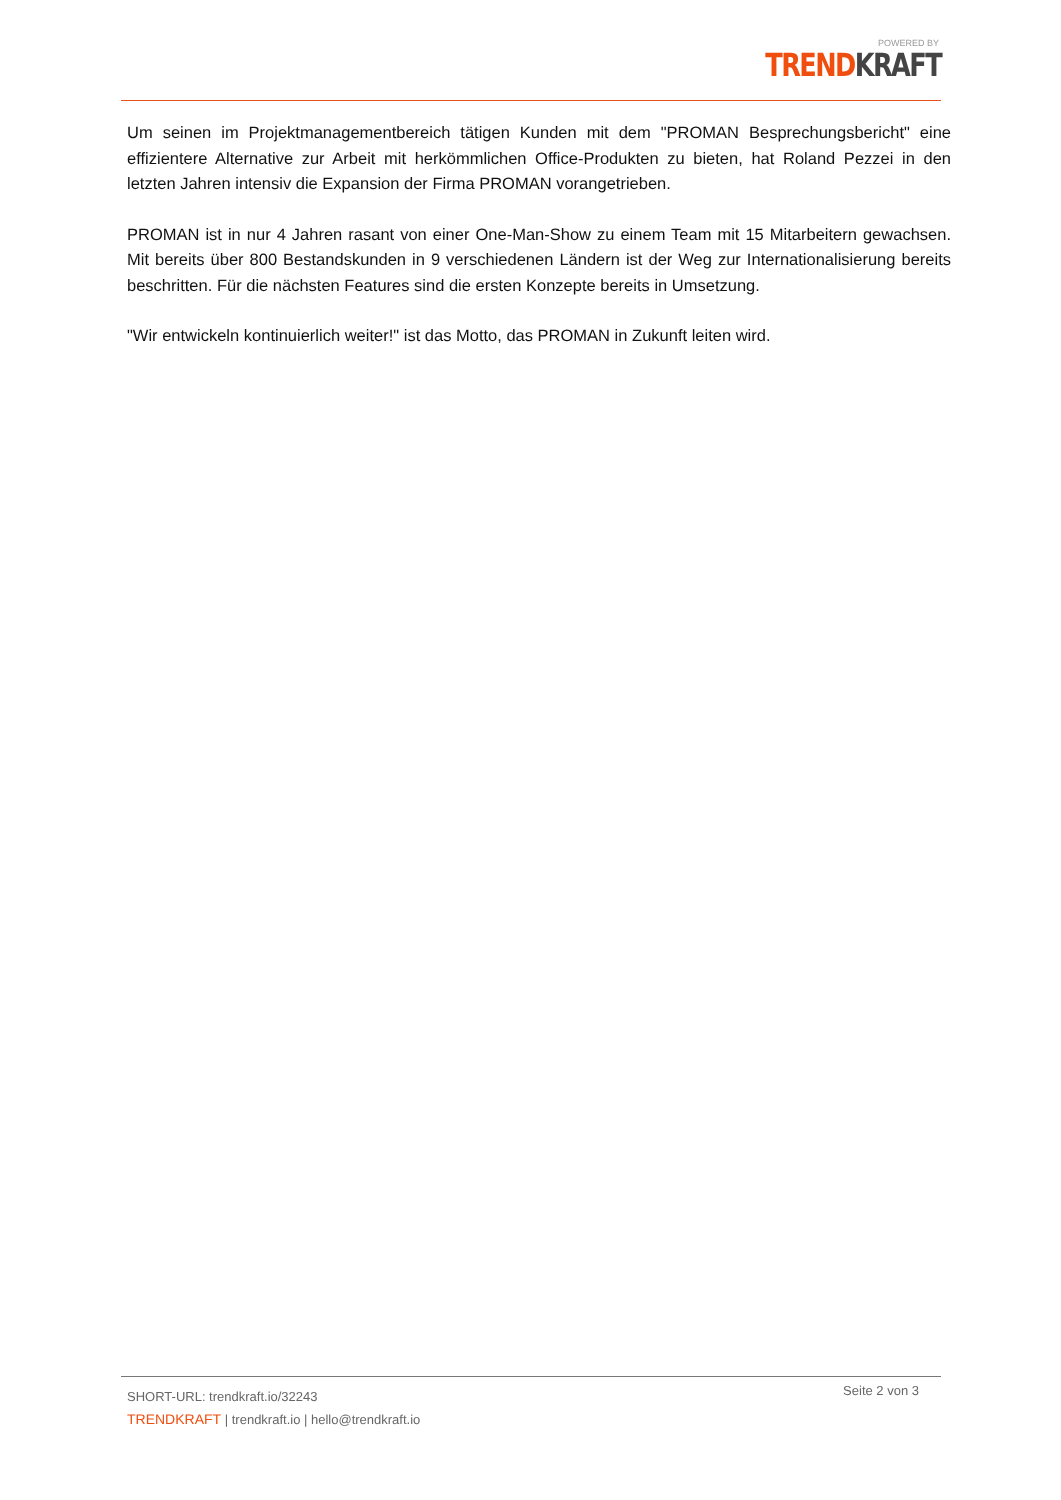POWERED BY
TREND KRAFT
Um seinen im Projektmanagementbereich tätigen Kunden mit dem "PROMAN Besprechungsbericht" eine effizientere Alternative zur Arbeit mit herkömmlichen Office-Produkten zu bieten, hat Roland Pezzei in den letzten Jahren intensiv die Expansion der Firma PROMAN vorangetrieben.
PROMAN ist in nur 4 Jahren rasant von einer One-Man-Show zu einem Team mit 15 Mitarbeitern gewachsen. Mit bereits über 800 Bestandskunden in 9 verschiedenen Ländern ist der Weg zur Internationalisierung bereits beschritten. Für die nächsten Features sind die ersten Konzepte bereits in Umsetzung.
"Wir entwickeln kontinuierlich weiter!" ist das Motto, das PROMAN in Zukunft leiten wird.
SHORT-URL: trendkraft.io/32243
TRENDKRAFT | trendkraft.io | hello@trendkraft.io
Seite 2 von 3